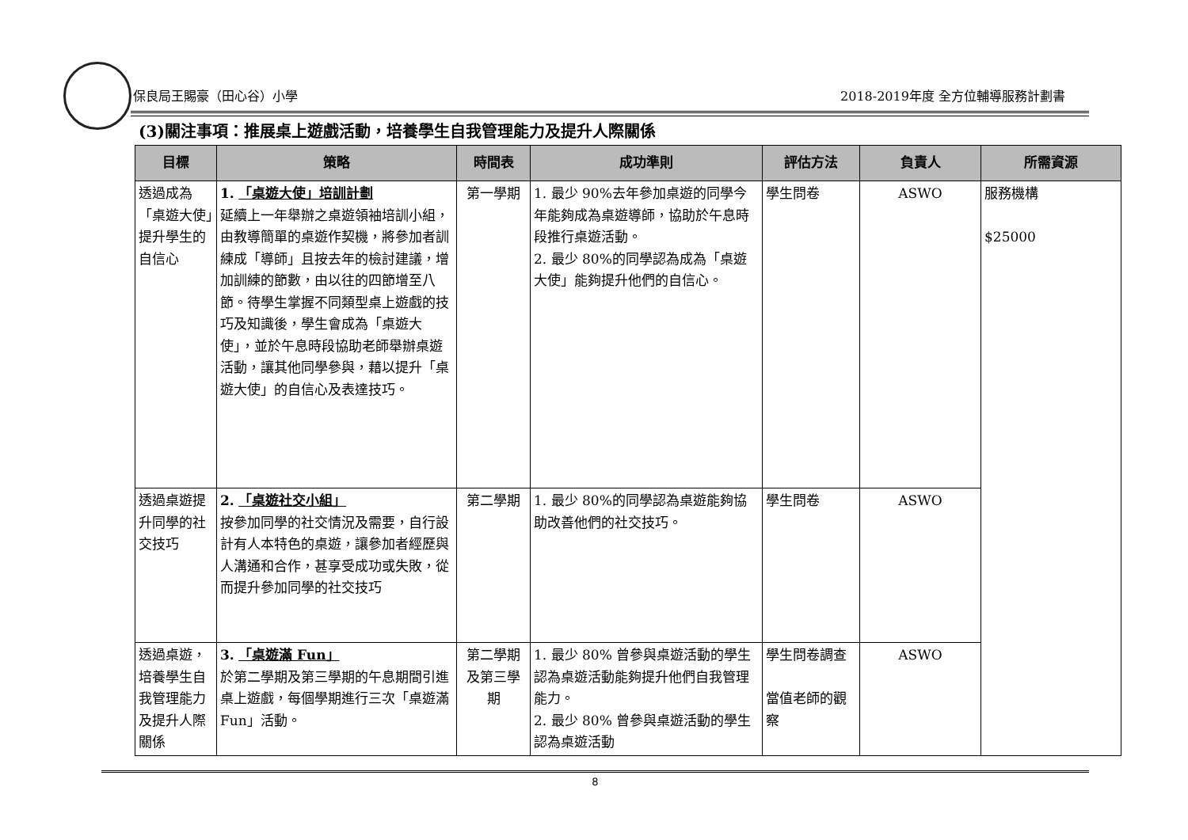保良局王賜豪（田心谷）小學 2018-2019年度 全方位輔導服務計劃書
(3)關注事項：推展桌上遊戲活動，培養學生自我管理能力及提升人際關係
| 目標 | 策略 | 時間表 | 成功準則 | 評估方法 | 負責人 | 所需資源 |
| --- | --- | --- | --- | --- | --- | --- |
| 透過成為「桌遊大使」提升學生的自信心 | 1. 「桌遊大使」培訓計劃 延續上一年舉辦之桌遊領袖培訓小組，由教導簡單的桌遊作契機，將參加者訓練成「導師」且按去年的檢討建議，增加訓練的節數，由以往的四節增至八節。待學生掌握不同類型桌上遊戲的技巧及知識後，學生會成為「桌遊大使」，並於午息時段協助老師舉辦桌遊活動，讓其他同學參與，藉以提升「桌遊大使」的自信心及表達技巧。 | 第一學期 | 1. 最少 90%去年參加桌遊的同學今年能夠成為桌遊導師，協助於午息時段推行桌遊活動。 2. 最少 80%的同學認為成為「桌遊大使」能夠提升他們的自信心。 | 學生問卷 | ASWO | 服務機構 $25000 |
| 透過桌遊提升同學的社交技巧 | 2. 「桌遊社交小組」 按參加同學的社交情況及需要，自行設計有人本特色的桌遊，讓參加者經歷與人溝通和合作，甚享受成功或失敗，從而提升參加同學的社交技巧 | 第二學期 | 1. 最少 80%的同學認為桌遊能夠協助改善他們的社交技巧。 | 學生問卷 | ASWO | |
| 透過桌遊，培養學生自我管理能力及提升人際關係 | 3. 「桌遊滿 Fun」 於第二學期及第三學期的午息期間引進桌上遊戲，每個學期進行三次「桌遊滿 Fun」活動。 | 第二學期及第三學期 | 1. 最少 80% 曾參與桌遊活動的學生認為桌遊活動能夠提升他們自我管理能力。 2. 最少 80% 曾參與桌遊活動的學生認為桌遊活動 | 學生問卷調查 當值老師的觀察 | ASWO | |
8